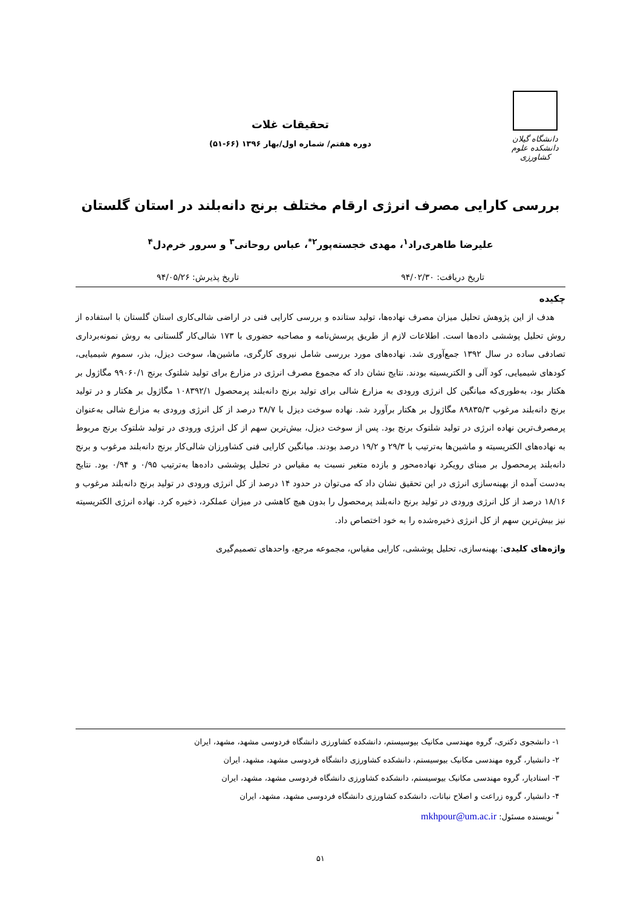دانشگاه گیلان
دانشکده علوم کشاورزی
تحقیقات غلات
دوره هفتم/ شماره اول/بهار ۱۳۹۶ (۶۶-۵۱)
بررسی کارایی مصرف انرژی ارقام مختلف برنج دانه‌بلند در استان گلستان
علیرضا طاهری‌راد<sup>۱</sup>، مهدی خجسته‌پور<sup>۲*</sup>، عباس روحانی<sup>۳</sup> و سرور خرم‌دل<sup>۴</sup>
تاریخ دریافت: ۹۴/۰۲/۳۰ تاریخ پذیرش: ۹۴/۰۵/۲۶
چکیده
هدف از این پژوهش تحلیل میزان مصرف نهاده‌ها، تولید ستانده و بررسی کارایی فنی در اراضی شالی‌کاری استان گلستان با استفاده از روش تحلیل پوششی داده‌ها است. اطلاعات لازم از طریق پرسش‌نامه و مصاحبه حضوری با ۱۷۳ شالی‌کار گلستانی به روش نمونه‌برداری تصادفی ساده در سال ۱۳۹۲ جمع‌آوری شد. نهاده‌های مورد بررسی شامل نیروی کارگری، ماشین‌ها، سوخت دیزل، بذر، سموم شیمیایی، کودهای شیمیایی، کود آلی و الکتریسیته بودند. نتایج نشان داد که مجموع مصرف انرژی در مزارع برای تولید شلتوک برنج ۹۹۰۶۰/۱ مگاژول بر هکتار بود، به‌طوری‌که میانگین کل انرژی ورودی به مزارع شالی برای تولید برنج دانه‌بلند پرمحصول ۱۰۸۳۹۲/۱ مگاژول بر هکتار و در تولید برنج دانه‌بلند مرغوب ۸۹۸۳۵/۳ مگاژول بر هکتار برآورد شد. نهاده سوخت دیزل با ۳۸/۷ درصد از کل انرژی ورودی به مزارع شالی به‌عنوان پرمصرف‌ترین نهاده انرژی در تولید شلتوک برنج بود. پس از سوخت دیزل، بیش‌ترین سهم از کل انرژی ورودی در تولید شلتوک برنج مربوط به نهاده‌های الکتریسیته و ماشین‌ها به‌ترتیب با ۲۹/۳ و ۱۹/۲ درصد بودند. میانگین کارایی فنی کشاورزان شالی‌کار برنج دانه‌بلند مرغوب و برنج دانه‌بلند پرمحصول بر مبنای رویکرد نهاده‌محور و بازده متغیر نسبت به مقیاس در تحلیل پوششی داده‌ها به‌ترتیب ۰/۹۵ و ۰/۹۴ بود. نتایج به‌دست آمده از بهینه‌سازی انرژی در این تحقیق نشان داد که می‌توان در حدود ۱۴ درصد از کل انرژی ورودی در تولید برنج دانه‌بلند مرغوب و ۱۸/۱۶ درصد از کل انرژی ورودی در تولید برنج دانه‌بلند پرمحصول را بدون هیچ کاهشی در میزان عملکرد، ذخیره کرد. نهاده انرژی الکتریسیته نیز بیش‌ترین سهم از کل انرژی ذخیره‌شده را به خود اختصاص داد.
واژه‌های کلیدی: بهینه‌سازی، تحلیل پوششی، کارایی مقیاس، مجموعه مرجع، واحدهای تصمیم‌گیری
۱- دانشجوی دکتری، گروه مهندسی مکانیک بیوسیستم، دانشکده کشاورزی دانشگاه فردوسی مشهد، مشهد، ایران
۲- دانشیار، گروه مهندسی مکانیک بیوسیستم، دانشکده کشاورزی دانشگاه فردوسی مشهد، مشهد، ایران
۳- استادیار، گروه مهندسی مکانیک بیوسیستم، دانشکده کشاورزی دانشگاه فردوسی مشهد، مشهد، ایران
۴- دانشیار، گروه زراعت و اصلاح نباتات، دانشکده کشاورزی دانشگاه فردوسی مشهد، مشهد، ایران
<sup>*</sup> نویسنده مسئول: mkhpour@um.ac.ir
۵۱